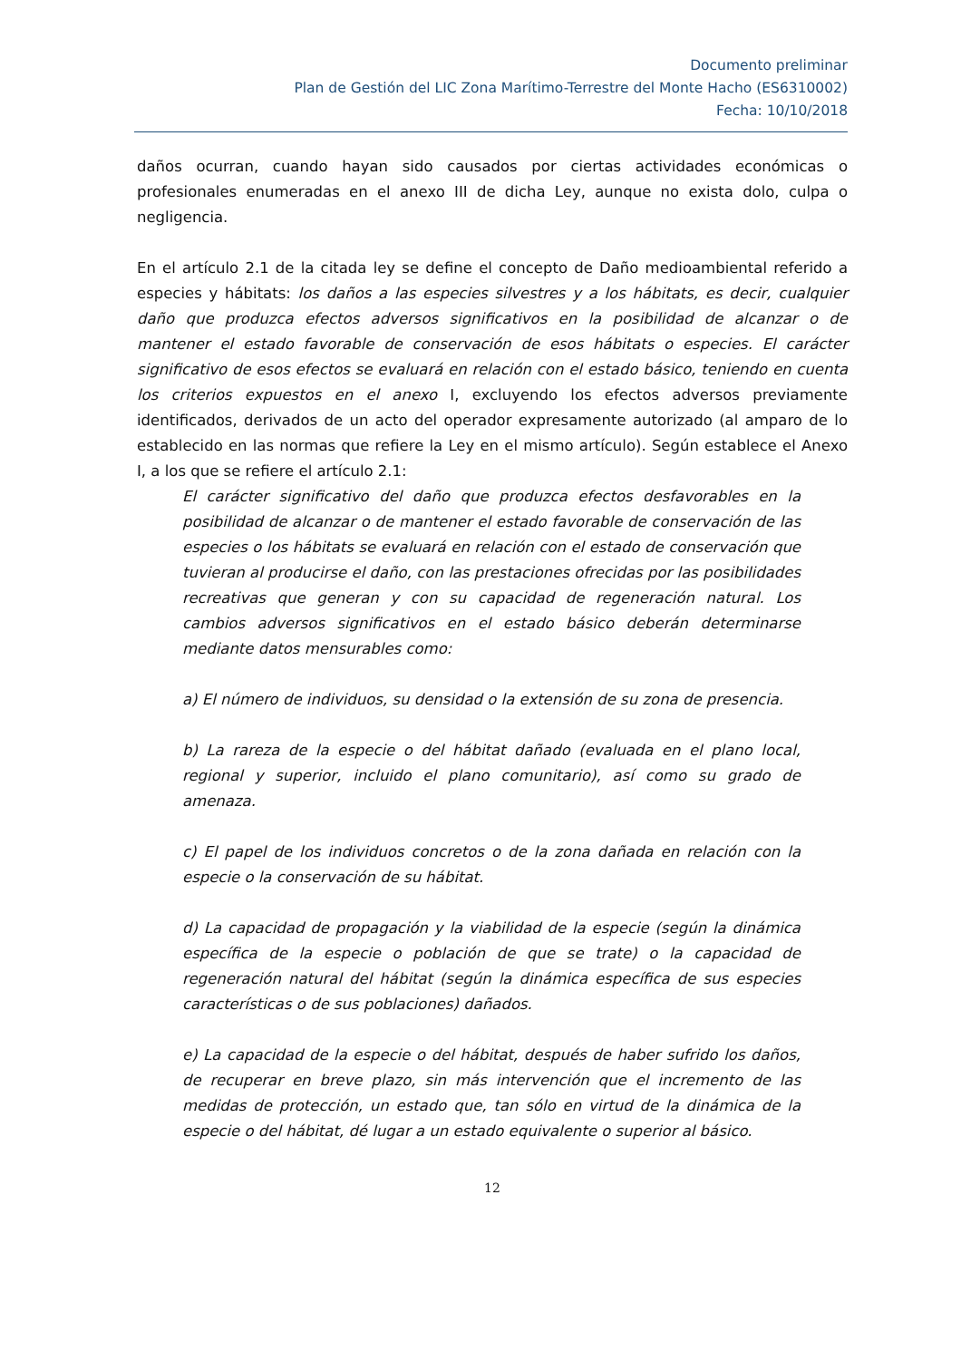Documento preliminar
Plan de Gestión del LIC Zona Marítimo-Terrestre del Monte Hacho (ES6310002)
Fecha: 10/10/2018
daños ocurran, cuando hayan sido causados por ciertas actividades económicas o profesionales enumeradas en el anexo III de dicha Ley, aunque no exista dolo, culpa o negligencia.
En el artículo 2.1 de la citada ley se define el concepto de Daño medioambiental referido a especies y hábitats: los daños a las especies silvestres y a los hábitats, es decir, cualquier daño que produzca efectos adversos significativos en la posibilidad de alcanzar o de mantener el estado favorable de conservación de esos hábitats o especies. El carácter significativo de esos efectos se evaluará en relación con el estado básico, teniendo en cuenta los criterios expuestos en el anexo I, excluyendo los efectos adversos previamente identificados, derivados de un acto del operador expresamente autorizado (al amparo de lo establecido en las normas que refiere la Ley en el mismo artículo). Según establece el Anexo I, a los que se refiere el artículo 2.1:
El carácter significativo del daño que produzca efectos desfavorables en la posibilidad de alcanzar o de mantener el estado favorable de conservación de las especies o los hábitats se evaluará en relación con el estado de conservación que tuvieran al producirse el daño, con las prestaciones ofrecidas por las posibilidades recreativas que generan y con su capacidad de regeneración natural. Los cambios adversos significativos en el estado básico deberán determinarse mediante datos mensurables como:
a) El número de individuos, su densidad o la extensión de su zona de presencia.
b) La rareza de la especie o del hábitat dañado (evaluada en el plano local, regional y superior, incluido el plano comunitario), así como su grado de amenaza.
c) El papel de los individuos concretos o de la zona dañada en relación con la especie o la conservación de su hábitat.
d) La capacidad de propagación y la viabilidad de la especie (según la dinámica específica de la especie o población de que se trate) o la capacidad de regeneración natural del hábitat (según la dinámica específica de sus especies características o de sus poblaciones) dañados.
e) La capacidad de la especie o del hábitat, después de haber sufrido los daños, de recuperar en breve plazo, sin más intervención que el incremento de las medidas de protección, un estado que, tan sólo en virtud de la dinámica de la especie o del hábitat, dé lugar a un estado equivalente o superior al básico.
12